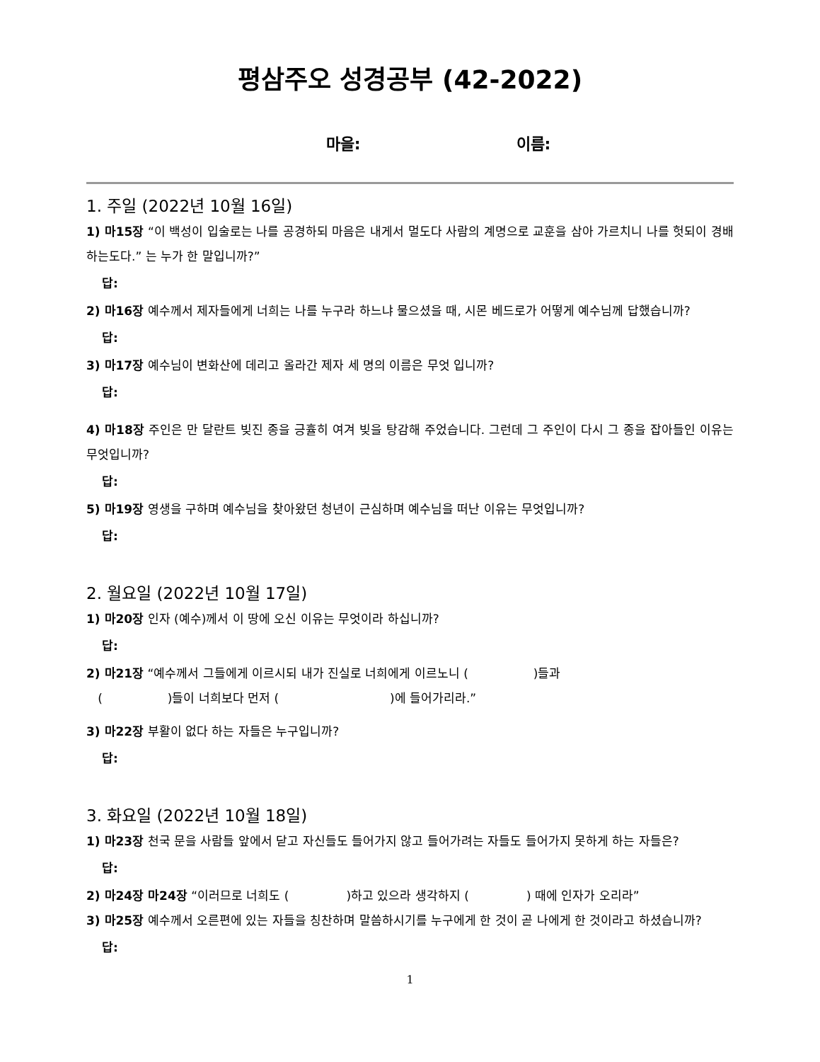평삼주오 성경공부 (42-2022)
마을: 이름:
1. 주일 (2022년 10월 16일)
1) 마15장 “이 백성이 입술로는 나를 공경하되 마음은 내게서 멀도다 사람의 계명으로 교훈을 삼아 가르치니 나를 헛되이 경배하는도다.” 는 누가 한 말입니까?”
답:
2) 마16장 예수께서 제자들에게 너희는 나를 누구라 하느냐 물으셨을 때, 시몬 베드로가 어떻게 예수님께 답했습니까?
답:
3) 마17장 예수님이 변화산에 데리고 올라간 제자 세 명의 이름은 무엇 입니까?
답:
4) 마18장 주인은 만 달란트 빚진 종을 긍휼히 여겨 빚을 탕감해 주었습니다. 그런데 그 주인이 다시 그 종을 잡아들인 이유는 무엇입니까?
답:
5) 마19장 영생을 구하며 예수님을 찾아왔던 청년이 근심하며 예수님을 떠난 이유는 무엇입니까?
답:
2. 월요일 (2022년 10월 17일)
1) 마20장 인자 (예수)께서 이 땅에 오신 이유는 무엇이라 하십니까?
답:
2) 마21장 “예수께서 그들에게 이르시되 내가 진실로 너희에게 이르노니 ( )들과
( )들이 너희보다 먼저 ( )에 들어가리라.”
3) 마22장 부활이 없다 하는 자들은 누구입니까?
답:
3. 화요일 (2022년 10월 18일)
1) 마23장 천국 문을 사람들 앞에서 닫고 자신들도 들어가지 않고 들어가려는 자들도 들어가지 못하게 하는 자들은?
답:
2) 마24장 마24장 “이러므로 너희도 ( )하고 있으라 생각하지 ( ) 때에 인자가 오리라”
3) 마25장 예수께서 오른편에 있는 자들을 칭찬하며 말씀하시기를 누구에게 한 것이 곧 나에게 한 것이라고 하셨습니까?
답:
1